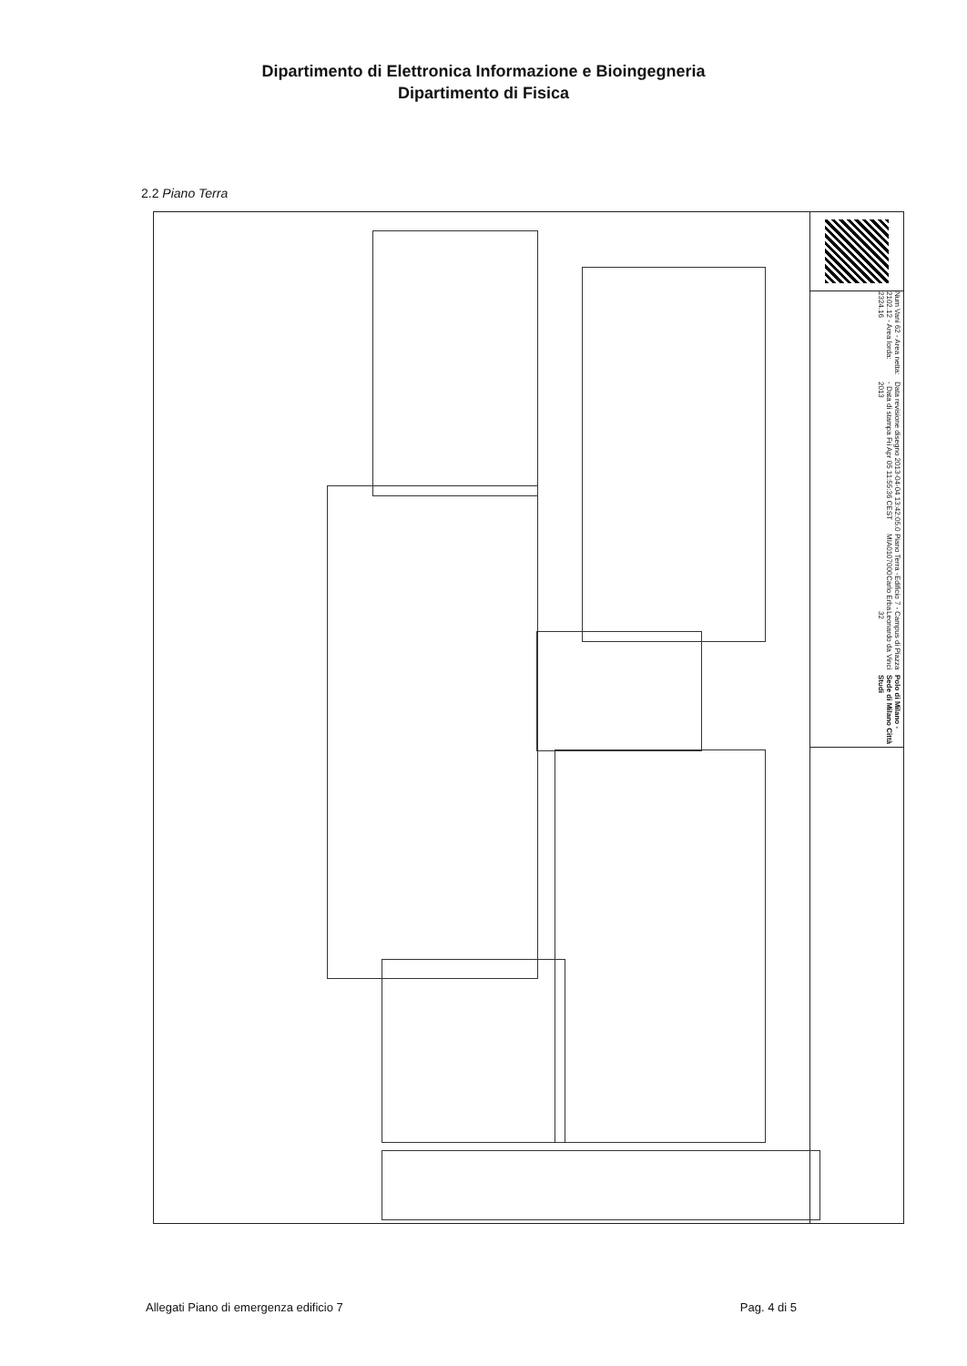Dipartimento di Elettronica Informazione e Bioingegneria
Dipartimento di Fisica
2.2 Piano Terra
Polo di Milano - Sede di Milano Città Studi
Campus di Piazza Leonardo da Vinci 32
Edificio 7 - Carlo Erba
Piano Terra - MIA0107000
Data revisione disegno 2013-04-04 13:42:05.0 - Data di stampa Fri Apr 05 11:55:36 CEST 2013
Num Vani 62 - Area netta: 2102.12 - Area lorda: 2324.16
Allegati Piano di emergenza edificio 7 Pag. 4 di 5